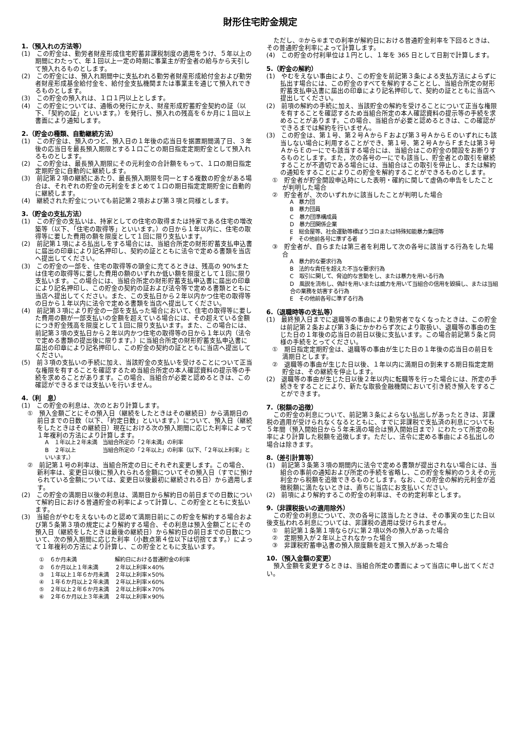財形住宅貯金規定
1.（預入れの方法等）
(1)　この貯金は、勤労者財産形成住宅貯蓄非課税制度の適用をうけ、５年以上の期間にわたって、年１回以上一定の時期に事業主が貯金者の給与から天引して預入れるものとします。
(2)　この貯金には、預入れ期間中に支払われる勤労者財産形成給付金および勤労者財産形成基金給付金を、給付金支払機関または事業主を通じて預入れできるものとします。
(3)　この貯金の預入れは、１口１円以上とします。
(4)　この貯金については、通帳の発行にかえ、財産形成貯蓄貯金契約の証（以下、「契約の証」といいます。）を発行し、預入れの残高を６か月に１回以上書面により通知します。
2.（貯金の種類、自動継続方法）
(1)　この貯金は、預入のつど、預入日の１年後の応当日を据置期間満了日、３年後の応当日を最長預入期限とする１口ごとの期日指定定期貯金として預入れるものとします。
(2)　この貯金は、最長預入期限にその元利金の合計額をもって、１口の期日指定定期貯金に自動的に継続します。
(3)　前記第２項の継続にあたり、最長預入期限を同一とする複数の貯金がある場合は、それぞれの貯金の元利金をまとめて１口の期日指定定期貯金に自動的に継続します。
(4)　継続された貯金についても前記第２項および第３項と同様とします。
3.（貯金の支払方法）
(1)　この貯金の支払いは、持家としての住宅の取得または持家である住宅の増改築等（以下、「住宅の取得等」といいます。）の日から１年以内に、住宅の取得等に要した費用の額を限度として１回に限り支払います。
(2)　前記第１項による払出しをする場合には、当組合所定の財形貯蓄支払申込書に届出の印章により記名押印し、契約の証とともに法令で定める書類を当店へ提出してください。
(3)　この貯金の一部を、住宅の取得等の頭金に充てるときは、残高の 90%または住宅の取得等に要した費用の額のいずれか低い額を限度として１回に限り支払います。この場合には、当組合所定の財形貯蓄支払申込書に届出の印章により記名押印し、この貯金の契約の証および法令等で定める書類とともに当店へ提出してください。また、この支払日から２年以内かつ住宅の取得等の日から１年以内に法令で定める書類を当店へ提出してください。
(4)　前記第３項により貯金の一部を支払った場合において、住宅の取得等に要した費用の額が一部支払いの金額を超えている場合には、その超えている金額につき貯金残高を限度として１回に限り支払います。また、この場合には、前記第３項の支払日から２年以内かつ住宅の取得等の日から１年以内（法令で定める書類の提出後に限ります。）に当組合所定の財形貯蓄支払申込書に届出の印章により記名押印し、この貯金の契約の証とともに当店へ提出してください。
(5)　前３項の支払いの手続に加え、当該貯金の支払いを受けることについて正当な権限を有することを確認するため当組合所定の本人確認資料の提示等の手続を求めることがあります。この場合、当組合が必要と認めるときは、この確認ができるまでは支払いを行いません。
4.（利　息）
(1)　この貯金の利息は、次のとおり計算します。
①　預入金額ごとにその預入日（継続をしたときはその継続日）から満期日の前日までの日数（以下、「約定日数」といいます。）について、預入日（継続をしたときはその継続日）現在における次の預入期間に応じた利率によって１年複利の方法により計算します。
A　１年以上２年未満　当組合所定の「２年未満」の利率
B　２年以上　　　　　当組合所定の「２年以上」の利率（以下、「２年以上利率」といいます。）
②　前記第１号の利率は、当組合所定の日にそれぞれ変更します。この場合、新利率は、変更日以後に預入れられる金額についてその預入日（すでに預けられている金額については、変更日以後最初に継続される日）から適用します。
(2)　この貯金の満期日以後の利息は、満期日から解約日の前日までの日数について解約日における普通貯金の利率によって計算し、この貯金とともに支払います。
(3)　当組合がやむをえないものと認めて満期日前にこの貯金を解約する場合および第５条第３項の規定により解約する場合、その利息は預入金額ごとにその預入日（継続をしたときは最後の継続日）から解約日の前日までの日数について、次の預入期間に応じた利率（小数点第４位以下は切捨てます。）によって１年複利の方法により計算し、この貯金とともに支払います。
| ① | ６か月未満 | 解約日における普通貯金の利率 |
| ② | ６か月以上１年未満 | ２年以上利率×40% |
| ③ | １年以上１年６か月未満 | ２年以上利率×50% |
| ④ | １年６か月以上２年未満 | ２年以上利率×60% |
| ⑤ | ２年以上２年６か月未満 | ２年以上利率×70% |
| ⑥ | ２年６か月以上３年未満 | ２年以上利率×90% |
ただし、②から⑥までの利率が解約日における普通貯金利率を下回るときは、その普通貯金利率によって計算します。
(4)　この貯金の付利単位は１円とし、１年を 365 日として日割で計算します。
5.（貯金の解約）
(1)　やむをえない事由により、この貯金を前記第３条による支払方法によらずに払出す場合には、この貯金のすべてを解約することとし、当組合所定の財形貯蓄支払申込書に届出の印章により記名押印して、契約の証とともに当店へ提出してください。
(2)　前項の解約の手続に加え、当該貯金の解約を受けることについて正当な権限を有することを確認するため当組合所定の本人確認資料の提示等の手続を求めることがあります。この場合、当組合が必要と認めるときは、この確認ができるまでは解約を行いません。
(3)　この貯金は、第１号、第２号ＡからＦおよび第３号ＡからＥのいずれにも該当しない場合に利用することができ、第１号、第２号ＡからＦまたは第３号ＡからＥの一にでも該当する場合には、当組合はこの貯金の開設をお断りするものとします。また，次の各号の一にでも該当し、貯金者との取引を継続することが不適切である場合には、当組合はこの取引を停止し、または解約の通知をすることによりこの貯金を解約することができるものとします。
①　貯金者が貯金開設申込時にした表明・確約に関して虚偽の申告をしたことが判明した場合
②　貯金者が、次のいずれかに該当したことが判明した場合
A　暴力団
B　暴力団員
C　暴力団準構成員
D　暴力団関係企業
E　総会屋等、社会運動等標ぼうゴロまたは特殊知能暴力集団等
F　その他前各号に準ずる者
③　貯金者が、自らまたは第三者を利用して次の各号に該当する行為をした場合
A　暴力的な要求行為
B　法的な責任を超えた不当な要求行為
C　取引に関して、脅迫的な言動をし、または暴力を用いる行為
D　風説を流布し、偽計を用いまたは威力を用いて当組合の信用を毀損し、または当組合の業務を妨害する行為
E　その他前各号に準ずる行為
6.（退職時等の支払等）
(1)　最終預入日までに退職等の事由により勤労者でなくなったときは、この貯金は前記第２条および第３条にかかわらず次により取扱い、退職等の事由の生じた日の１年後の応当日の前日以後に支払います。この場合前記第５条と同様の手続をとってください。
①　期日指定定期貯金は、退職等の事由が生じた日の１年後の応当日の前日を満期日とします。
②　退職等の事由が生じた日以後、１年以内に満期日の到来する期日指定定期貯金は、その継続を停止します。
(2)　退職等の事由が生じた日以後２年以内に転職等を行った場合には、所定の手続きをすることにより、新たな取扱金融機関において引き続き預入をすることができます。
7.（税額の追徴）
この貯金の利息について、前記第３条によらない払出しがあったときは、非課税の適用が受けられなくなるとともに、すでに非課税で支払済の利息についても５年間（預入開始日から５年未満の場合は預入開始日まで）にわたって所定の税率により計算した税額を追徴します。ただし、法令に定める事由による払出しの場合は除きます。
8.（差引計算等）
(1)　前記第３条第３項の期間内に法令で定める書類が提出されない場合には、当組合の事前の通知および所定の手続を省略し、この貯金を解約のうえその元利金から税額を追徴できるものとします。なお、この貯金の解約元利金が追徴税額に満たないときは、直ちに当店にお支払いください。
(2)　前項により解約するこの貯金の利率は、その約定利率とします。
9.（非課税扱いの適用除外）
この貯金の利息について、次の各号に該当したときは、その事実の生じた日以後支払われる利息については、非課税の適用は受けられません。
①　前記第１条第１項ならびに第２項以外の預入があった場合
②　定期預入が２年以上されなかった場合
③　非課税貯蓄申込書の預入限度額を超えて預入があった場合
10.（預入金額の変更）
預入金額を変更するときは、当組合所定の書面によって当店に申し出てください。